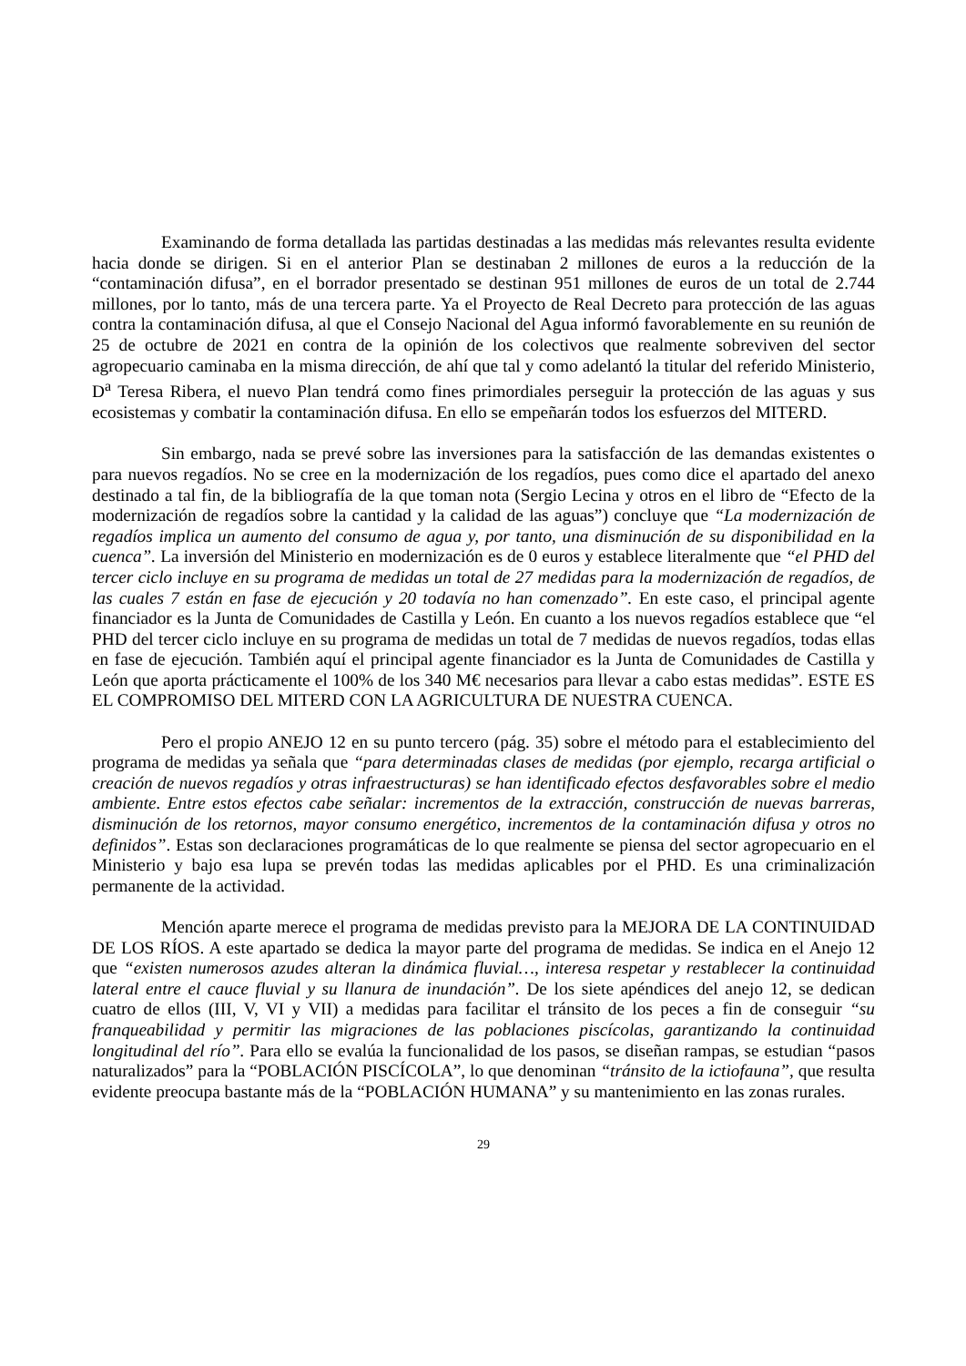Examinando de forma detallada las partidas destinadas a las medidas más relevantes resulta evidente hacia donde se dirigen. Si en el anterior Plan se destinaban 2 millones de euros a la reducción de la “contaminación difusa”, en el borrador presentado se destinan 951 millones de euros de un total de 2.744 millones, por lo tanto, más de una tercera parte. Ya el Proyecto de Real Decreto para protección de las aguas contra la contaminación difusa, al que el Consejo Nacional del Agua informó favorablemente en su reunión de 25 de octubre de 2021 en contra de la opinión de los colectivos que realmente sobreviven del sector agropecuario caminaba en la misma dirección, de ahí que tal y como adelantó la titular del referido Ministerio, D<sup>a</sup> Teresa Ribera, el nuevo Plan tendrá como fines primordiales perseguir la protección de las aguas y sus ecosistemas y combatir la contaminación difusa. En ello se empeñarán todos los esfuerzos del MITERD.
Sin embargo, nada se prevé sobre las inversiones para la satisfacción de las demandas existentes o para nuevos regadíos. No se cree en la modernización de los regadíos, pues como dice el apartado del anexo destinado a tal fin, de la bibliografía de la que toman nota (Sergio Lecina y otros en el libro de “Efecto de la modernización de regadíos sobre la cantidad y la calidad de las aguas”) concluye que “La modernización de regadíos implica un aumento del consumo de agua y, por tanto, una disminución de su disponibilidad en la cuenca”. La inversión del Ministerio en modernización es de 0 euros y establece literalmente que “el PHD del tercer ciclo incluye en su programa de medidas un total de 27 medidas para la modernización de regadíos, de las cuales 7 están en fase de ejecución y 20 todavía no han comenzado”. En este caso, el principal agente financiador es la Junta de Comunidades de Castilla y León. En cuanto a los nuevos regadíos establece que “el PHD del tercer ciclo incluye en su programa de medidas un total de 7 medidas de nuevos regadíos, todas ellas en fase de ejecución. También aquí el principal agente financiador es la Junta de Comunidades de Castilla y León que aporta prácticamente el 100% de los 340 M€ necesarios para llevar a cabo estas medidas”. ESTE ES EL COMPROMISO DEL MITERD CON LA AGRICULTURA DE NUESTRA CUENCA.
Pero el propio ANEJO 12 en su punto tercero (pág. 35) sobre el método para el establecimiento del programa de medidas ya señala que “para determinadas clases de medidas (por ejemplo, recarga artificial o creación de nuevos regadíos y otras infraestructuras) se han identificado efectos desfavorables sobre el medio ambiente. Entre estos efectos cabe señalar: incrementos de la extracción, construcción de nuevas barreras, disminución de los retornos, mayor consumo energético, incrementos de la contaminación difusa y otros no definidos”. Estas son declaraciones programáticas de lo que realmente se piensa del sector agropecuario en el Ministerio y bajo esa lupa se prevén todas las medidas aplicables por el PHD. Es una criminalización permanente de la actividad.
Mención aparte merece el programa de medidas previsto para la MEJORA DE LA CONTINUIDAD DE LOS RÍOS. A este apartado se dedica la mayor parte del programa de medidas. Se indica en el Anejo 12 que “existen numerosos azudes alteran la dinámica fluvial…, interesa respetar y restablecer la continuidad lateral entre el cauce fluvial y su llanura de inundación”. De los siete apéndices del anejo 12, se dedican cuatro de ellos (III, V, VI y VII) a medidas para facilitar el tránsito de los peces a fin de conseguir “su franqueabilidad y permitir las migraciones de las poblaciones piscícolas, garantizando la continuidad longitudinal del río”. Para ello se evalúa la funcionalidad de los pasos, se diseñan rampas, se estudian “pasos naturalizados” para la “POBLACIÓN PISCÍCOLA”, lo que denominan “tránsito de la ictiofauna”, que resulta evidente preocupa bastante más de la “POBLACIÓN HUMANA” y su mantenimiento en las zonas rurales.
29